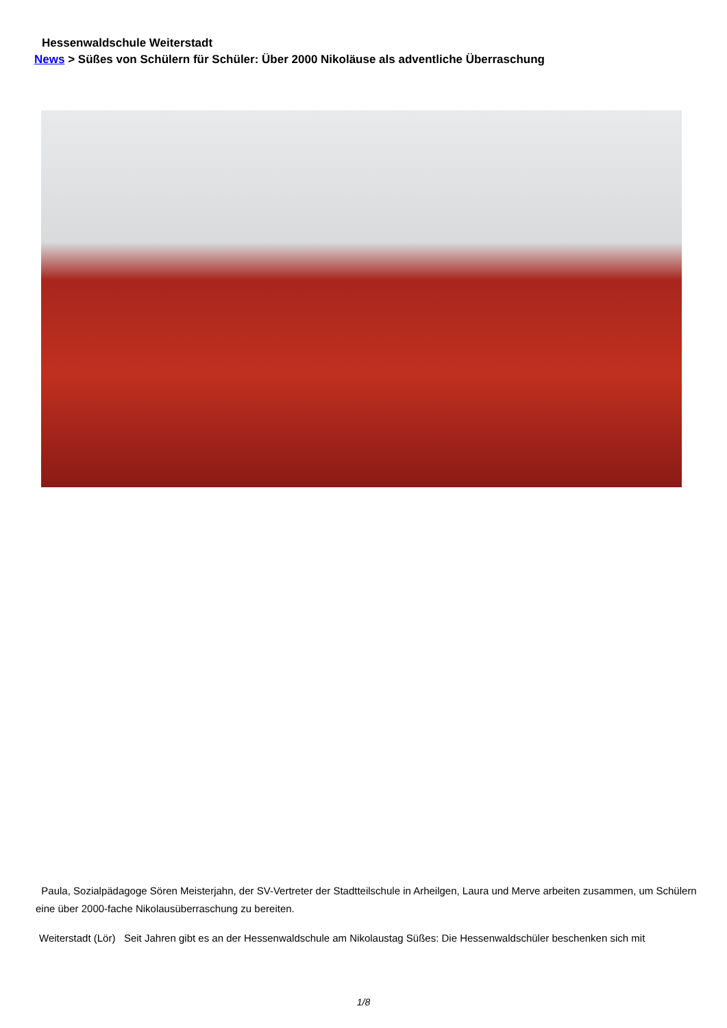Hessenwaldschule Weiterstadt
News > Süßes von Schülern für Schüler: Über 2000 Nikoläuse als adventliche Überraschung
Paula, Sozialpädagoge Sören Meisterjahn, der SV-Vertreter der Stadtteilschule in Arheilgen, Laura und Merve arbeiten zusammen, um Schülern eine über 2000-fache Nikolausüberraschung zu bereiten.
Weiterstadt (Lör) Seit Jahren gibt es an der Hessenwaldschule am Nikolaustag Süßes: Die Hessenwaldschüler beschenken sich mit
1/8